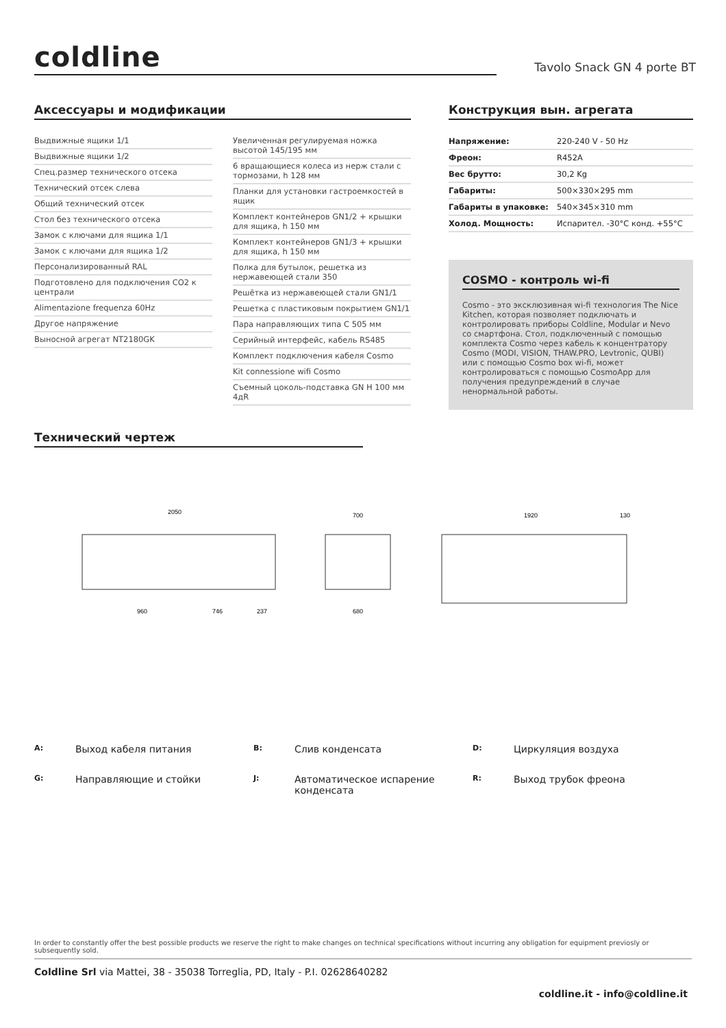coldline Tavolo Snack GN 4 porte BT
Аксессуары и модификации
Выдвижные ящики 1/1
Выдвижные ящики 1/2
Спец.размер технического отсека
Технический отсек слева
Общий технический отсек
Стол без технического отсека
Замок с ключами для ящика 1/1
Замок с ключами для ящика 1/2
Персонализированный RAL
Подготовлено для подключения CO2 к централи
Alimentazione frequenza 60Hz
Другое напряжение
Выносной агрегат NT2180GK
Увеличенная регулируемая ножка высотой 145/195 мм
6 вращающиеся колеса из нерж стали с тормозами, h 128 мм
Планки для установки гастроемкостей в ящик
Комплект контейнеров GN1/2 + крышки для ящика, h 150 мм
Комплект контейнеров GN1/3 + крышки для ящика, h 150 мм
Полка для бутылок, решетка из нержавеющей стали 350
Решётка из нержавеющей стали GN1/1
Решетка с пластиковым покрытием GN1/1
Пара направляющих типа C 505 мм
Серийный интерфейс, кабель RS485
Комплект подключения кабеля Cosmo
Kit connessione wifi Cosmo
Съемный цоколь-подставка GN H 100 мм 4дR
Конструкция вын. агрегата
| Напряжение: | 220-240 V - 50 Hz |
| Фреон: | R452A |
| Вес брутто: | 30,2 Kg |
| Габариты: | 500×330×295 mm |
| Габариты в упаковке: | 540×345×310 mm |
| Холод. Мощность: | Испарител. -30°C конд. +55°C |
COSMO - контроль wi-fi
Cosmo - это эксклюзивная wi-fi технология The Nice Kitchen, которая позволяет подключать и контролировать приборы Coldline, Modular и Nevo со смартфона. Стол, подключенный с помощью комплекта Cosmo через кабель к концентратору Cosmo (MODI, VISION, THAW.PRO, Levtronic, QUBI) или с помощью Cosmo box wi-fi, может контролироваться с помощью CosmoApp для получения предупреждений в случае ненормальной работы.
Технический чертеж
2050
700
1920
130
960
746
237
680
A: Выход кабеля питания B: Слив конденсата D: Циркуляция воздуха G: Направляющие и стойки J: Автоматическое испарение конденсата R: Выход трубок фреона
In order to constantly offer the best possible products we reserve the right to make changes on technical specifications without incurring any obligation for equipment previosly or subsequently sold.
Coldline Srl via Mattei, 38 - 35038 Torreglia, PD, Italy - P.I. 02628640282
coldline.it - info@coldline.it